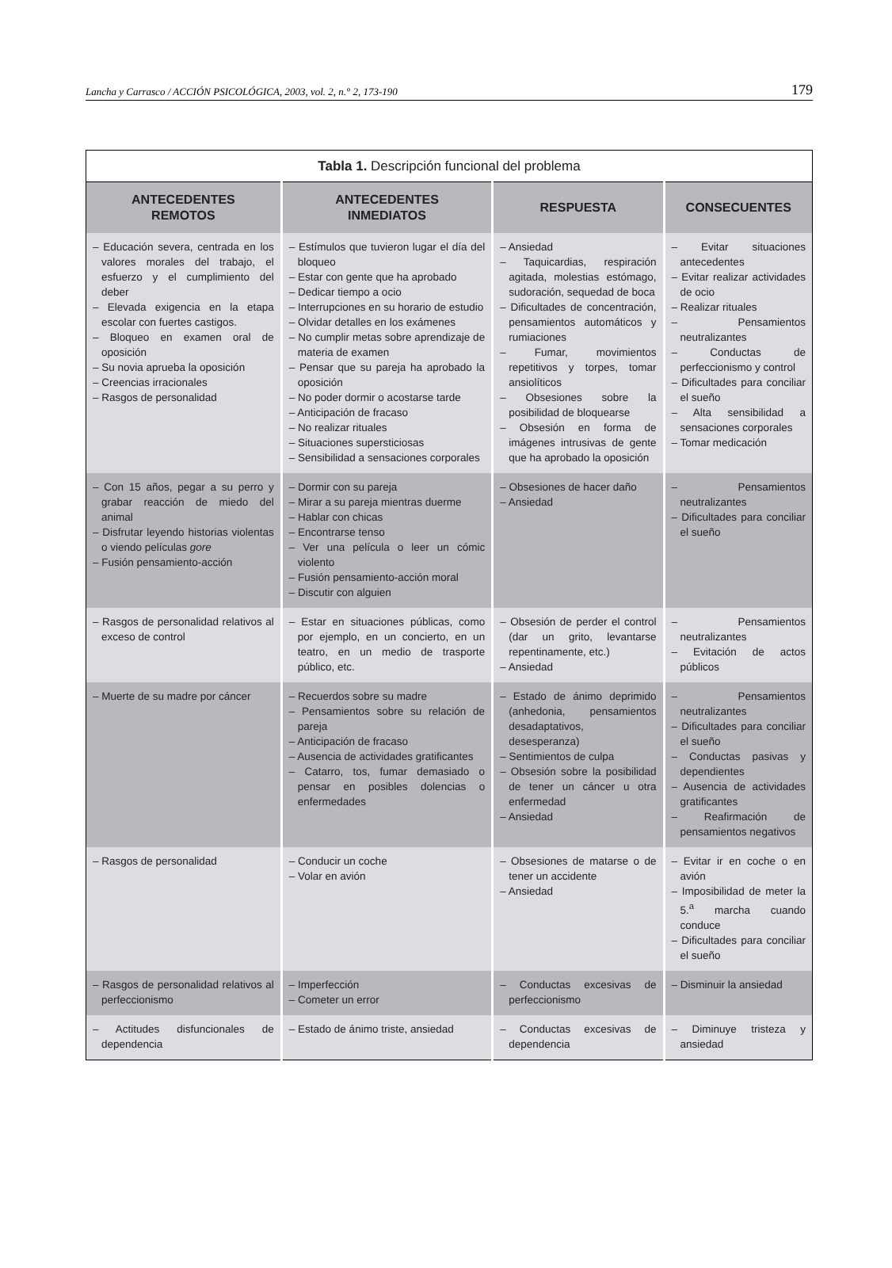Lancha y Carrasco / ACCIÓN PSICOLÓGICA, 2003, vol. 2, n.° 2, 173-190 179
Tabla 1. Descripción funcional del problema
| ANTECEDENTES REMOTOS | ANTECEDENTES INMEDIATOS | RESPUESTA | CONSECUENTES |
| --- | --- | --- | --- |
| – Educación severa, centrada en los valores morales del trabajo, el esfuerzo y el cumplimiento del deber – Elevada exigencia en la etapa escolar con fuertes castigos. – Bloqueo en examen oral de oposición – Su novia aprueba la oposición – Creencias irracionales – Rasgos de personalidad | – Estímulos que tuvieron lugar el día del bloqueo – Estar con gente que ha aprobado – Dedicar tiempo a ocio – Interrupciones en su horario de estudio – Olvidar detalles en los exámenes – No cumplir metas sobre aprendizaje de materia de examen – Pensar que su pareja ha aprobado la oposición – No poder dormir o acostarse tarde – Anticipación de fracaso – No realizar rituales – Situaciones supersticiosas – Sensibilidad a sensaciones corporales | – Ansiedad – Taquicardias, respiración agitada, molestias estómago, sudoración, sequedad de boca – Dificultades de concentración, pensamientos automáticos y rumiaciones – Fumar, movimientos repetitivos y torpes, tomar ansiolíticos – Obsesiones sobre la posibilidad de bloquearse – Obsesión en forma de imágenes intrusivas de gente que ha aprobado la oposición | – Evitar situaciones antecedentes – Evitar realizar actividades de ocio – Realizar rituales – Pensamientos neutralizantes – Conductas de perfeccionismo y control – Dificultades para conciliar el sueño – Alta sensibilidad a sensaciones corporales – Tomar medicación |
| – Con 15 años, pegar a su perro y grabar reacción de miedo del animal – Disfrutar leyendo historias violentas o viendo películas gore – Fusión pensamiento-acción | – Dormir con su pareja – Mirar a su pareja mientras duerme – Hablar con chicas – Encontrarse tenso – Ver una película o leer un cómic violento – Fusión pensamiento-acción moral – Discutir con alguien | – Obsesiones de hacer daño – Ansiedad | – Pensamientos neutralizantes – Dificultades para conciliar el sueño |
| – Rasgos de personalidad relativos al exceso de control | – Estar en situaciones públicas, como por ejemplo, en un concierto, en un teatro, en un medio de trasporte público, etc. | – Obsesión de perder el control (dar un grito, levantarse repentinamente, etc.) – Ansiedad | – Pensamientos neutralizantes – Evitación de actos públicos |
| – Muerte de su madre por cáncer | – Recuerdos sobre su madre – Pensamientos sobre su relación de pareja – Anticipación de fracaso – Ausencia de actividades gratificantes – Catarro, tos, fumar demasiado o pensar en posibles dolencias o enfermedades | – Estado de ánimo deprimido (anhedonia, pensamientos desadaptativos, desesperanza) – Sentimientos de culpa – Obsesión sobre la posibilidad de tener un cáncer u otra enfermedad – Ansiedad | – Pensamientos neutralizantes – Dificultades para conciliar el sueño – Conductas pasivas y dependientes – Ausencia de actividades gratificantes – Reafirmación de pensamientos negativos |
| – Rasgos de personalidad | – Conducir un coche – Volar en avión | – Obsesiones de matarse o de tener un accidente – Ansiedad | – Evitar ir en coche o en avión – Imposibilidad de meter la 5.<sup>a</sup> marcha cuando conduce – Dificultades para conciliar el sueño |
| – Rasgos de personalidad relativos al perfeccionismo | – Imperfección – Cometer un error | – Conductas excesivas de perfeccionismo | – Disminuir la ansiedad |
| – Actitudes disfuncionales de dependencia | – Estado de ánimo triste, ansiedad | – Conductas excesivas de dependencia | – Diminuye tristeza y ansiedad |